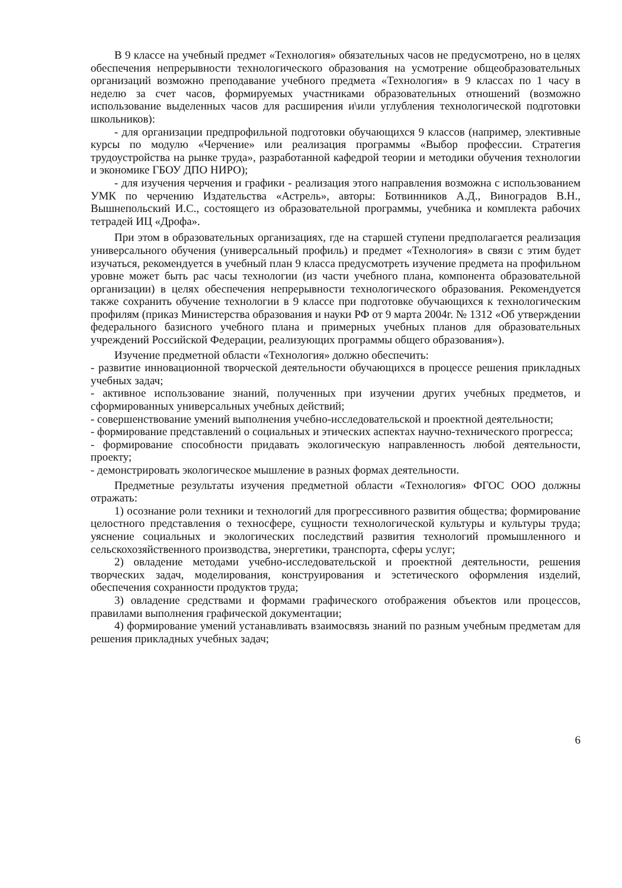В 9 классе на учебный предмет «Технология» обязательных часов не предусмотрено, но в целях обеспечения непрерывности технологического образования на усмотрение общеобразовательных организаций возможно преподавание учебного предмета «Технология» в 9 классах по 1 часу в неделю за счет часов, формируемых участниками образовательных отношений (возможно использование выделенных часов для расширения и\или углубления технологической подготовки школьников):
- для организации предпрофильной подготовки обучающихся 9 классов (например, элективные курсы по модулю «Черчение» или реализация программы «Выбор профессии. Стратегия трудоустройства на рынке труда», разработанной кафедрой теории и методики обучения технологии и экономике ГБОУ ДПО НИРО);
- для изучения черчения и графики - реализация этого направления возможна с использованием УМК по черчению Издательства «Астрель», авторы: Ботвинников А.Д., Виноградов В.Н., Вышнепольский И.С., состоящего из образовательной программы, учебника и комплекта рабочих тетрадей ИЦ «Дрофа».
При этом в образовательных организациях, где на старшей ступени предполагается реализация универсального обучения (универсальный профиль) и предмет «Технология» в связи с этим будет изучаться, рекомендуется в учебный план 9 класса предусмотреть изучение предмета на профильном уровне может быть рас часы технологии (из части учебного плана, компонента образовательной организации) в целях обеспечения непрерывности технологического образования. Рекомендуется также сохранить обучение технологии в 9 классе при подготовке обучающихся к технологическим профилям (приказ Министерства образования и науки РФ от 9 марта 2004г. № 1312 «Об утверждении федерального базисного учебного плана и примерных учебных планов для образовательных учреждений Российской Федерации, реализующих программы общего образования»).
Изучение предметной области «Технология» должно обеспечить:
- развитие инновационной творческой деятельности обучающихся в процессе решения прикладных учебных задач;
- активное использование знаний, полученных при изучении других учебных предметов, и сформированных универсальных учебных действий;
- совершенствование умений выполнения учебно-исследовательской и проектной деятельности;
- формирование представлений о социальных и этических аспектах научно-технического прогресса;
- формирование способности придавать экологическую направленность любой деятельности, проекту;
- демонстрировать экологическое мышление в разных формах деятельности.
Предметные результаты изучения предметной области «Технология» ФГОС ООО должны отражать:
1) осознание роли техники и технологий для прогрессивного развития общества; формирование целостного представления о техносфере, сущности технологической культуры и культуры труда; уяснение социальных и экологических последствий развития технологий промышленного и сельскохозяйственного производства, энергетики, транспорта, сферы услуг;
2) овладение методами учебно-исследовательской и проектной деятельности, решения творческих задач, моделирования, конструирования и эстетического оформления изделий, обеспечения сохранности продуктов труда;
3) овладение средствами и формами графического отображения объектов или процессов, правилами выполнения графической документации;
4) формирование умений устанавливать взаимосвязь знаний по разным учебным предметам для решения прикладных учебных задач;
6